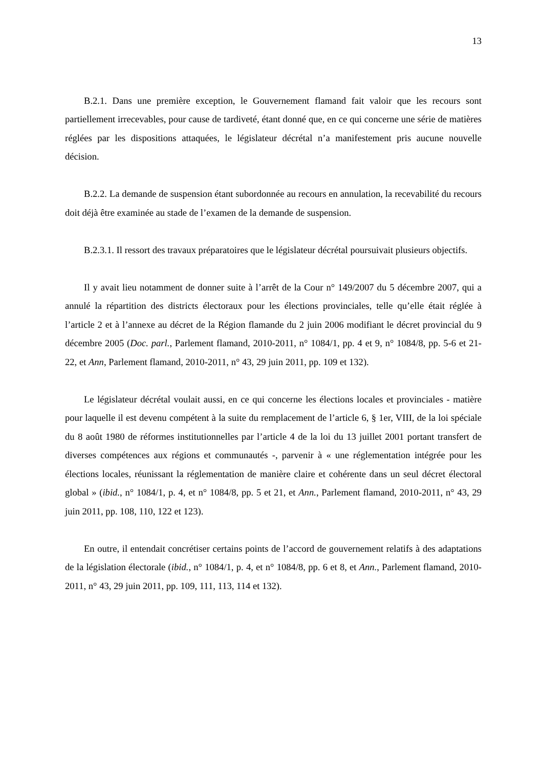13
B.2.1. Dans une première exception, le Gouvernement flamand fait valoir que les recours sont partiellement irrecevables, pour cause de tardiveté, étant donné que, en ce qui concerne une série de matières réglées par les dispositions attaquées, le législateur décrétal n’a manifestement pris aucune nouvelle décision.
B.2.2. La demande de suspension étant subordonnée au recours en annulation, la recevabilité du recours doit déjà être examinée au stade de l’examen de la demande de suspension.
B.2.3.1. Il ressort des travaux préparatoires que le législateur décrétal poursuivait plusieurs objectifs.
Il y avait lieu notamment de donner suite à l’arrêt de la Cour n° 149/2007 du 5 décembre 2007, qui a annulé la répartition des districts électoraux pour les élections provinciales, telle qu’elle était réglée à l’article 2 et à l’annexe au décret de la Région flamande du 2 juin 2006 modifiant le décret provincial du 9 décembre 2005 (Doc. parl., Parlement flamand, 2010-2011, n° 1084/1, pp. 4 et 9, n° 1084/8, pp. 5-6 et 21-22, et Ann, Parlement flamand, 2010-2011, n° 43, 29 juin 2011, pp. 109 et 132).
Le législateur décrétal voulait aussi, en ce qui concerne les élections locales et provinciales - matière pour laquelle il est devenu compétent à la suite du remplacement de l’article 6, § 1er, VIII, de la loi spéciale du 8 août 1980 de réformes institutionnelles par l’article 4 de la loi du 13 juillet 2001 portant transfert de diverses compétences aux régions et communautés -, parvenir à « une réglementation intégrée pour les élections locales, réunissant la réglementation de manière claire et cohérente dans un seul décret électoral global » (ibid., n° 1084/1, p. 4, et n° 1084/8, pp. 5 et 21, et Ann., Parlement flamand, 2010-2011, n° 43, 29 juin 2011, pp. 108, 110, 122 et 123).
En outre, il entendait concrétiser certains points de l’accord de gouvernement relatifs à des adaptations de la législation électorale (ibid., n° 1084/1, p. 4, et n° 1084/8, pp. 6 et 8, et Ann., Parlement flamand, 2010-2011, n° 43, 29 juin 2011, pp. 109, 111, 113, 114 et 132).